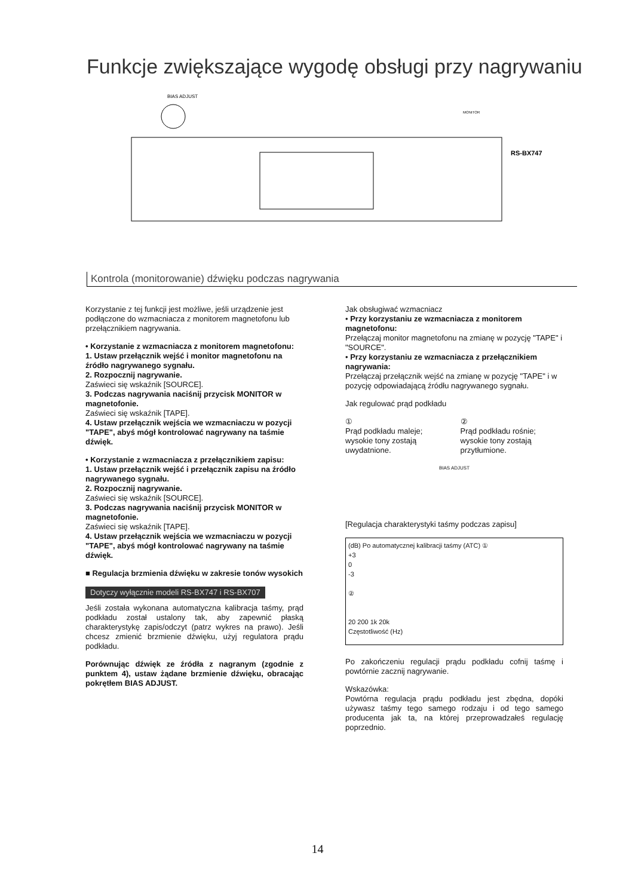Funkcje zwiększające wygodę obsługi przy nagrywaniu
BIAS ADJUST
MONITOR
RS-BX747
Kontrola (monitorowanie) dźwięku podczas nagrywania
Korzystanie z tej funkcji jest możliwe, jeśli urządzenie jest podłączone do wzmacniacza z monitorem magnetofonu lub przełącznikiem nagrywania.
• Korzystanie z wzmacniacza z monitorem magnetofonu:
1. Ustaw przełącznik wejść i monitor magnetofonu na źródło nagrywanego sygnału.
2. Rozpocznij nagrywanie.
Zaświeci się wskaźnik [SOURCE].
3. Podczas nagrywania naciśnij przycisk MONITOR w magnetofonie.
Zaświeci się wskaźnik [TAPE].
4. Ustaw przełącznik wejścia we wzmacniaczu w pozycji "TAPE", abyś mógł kontrolować nagrywany na taśmie dźwięk.
• Korzystanie z wzmacniacza z przełącznikiem zapisu:
1. Ustaw przełącznik wejść i przełącznik zapisu na źródło nagrywanego sygnału.
2. Rozpocznij nagrywanie.
Zaświeci się wskaźnik [SOURCE].
3. Podczas nagrywania naciśnij przycisk MONITOR w magnetofonie.
Zaświeci się wskaźnik [TAPE].
4. Ustaw przełącznik wejścia we wzmacniaczu w pozycji "TAPE", abyś mógł kontrolować nagrywany na taśmie dźwięk.
■ Regulacja brzmienia dźwięku w zakresie tonów wysokich
Dotyczy wyłącznie modeli RS-BX747 i RS-BX707
Jeśli została wykonana automatyczna kalibracja taśmy, prąd podkładu został ustalony tak, aby zapewnić płaską charakterystykę zapis/odczyt (patrz wykres na prawo). Jeśli chcesz zmienić brzmienie dźwięku, użyj regulatora prądu podkładu.
Porównując dźwięk ze źródła z nagranym (zgodnie z punktem 4), ustaw żądane brzmienie dźwięku, obracając pokrętłem BIAS ADJUST.
Jak obsługiwać wzmacniacz
• Przy korzystaniu ze wzmacniacza z monitorem magnetofonu:
Przełączaj monitor magnetofonu na zmianę w pozycję "TAPE" i "SOURCE".
• Przy korzystaniu ze wzmacniacza z przełącznikiem nagrywania:
Przełączaj przełącznik wejść na zmianę w pozycję "TAPE" i w pozycję odpowiadającą źródłu nagrywanego sygnału.
Jak regulować prąd podkładu
①
Prąd podkładu maleje; wysokie tony zostają uwydatnione.
②
Prąd podkładu rośnie; wysokie tony zostają przytłumione.
BIAS ADJUST
[Regulacja charakterystyki taśmy podczas zapisu]
(dB) Po automatycznej kalibracji taśmy (ATC) ①
+3
0
-3
②
20 200 1k 20k
Częstotliwość (Hz)
Po zakończeniu regulacji prądu podkładu cofnij taśmę i powtórnie zacznij nagrywanie.
Wskazówka:
Powtórna regulacja prądu podkładu jest zbędna, dopóki używasz taśmy tego samego rodzaju i od tego samego producenta jak ta, na której przeprowadzałeś regulację poprzednio.
14